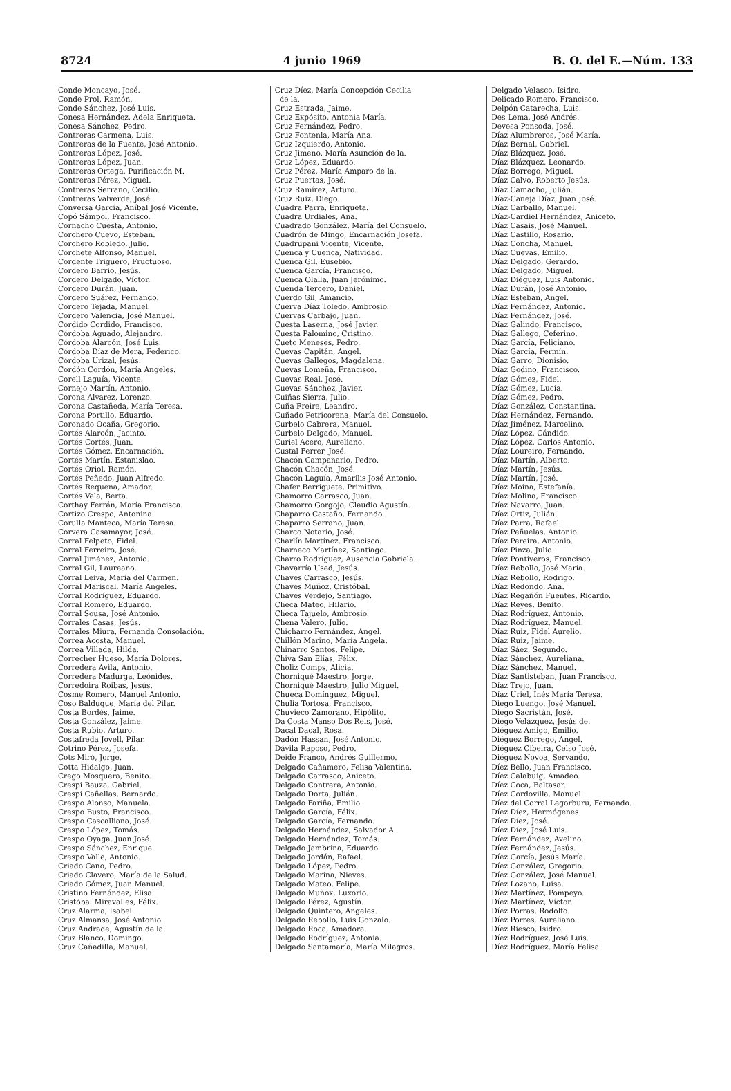8724 4 junio 1969 B. O. del E.—Núm. 133
Conde Moncayo, José.
Conde Prol, Ramón.
Conde Sánchez, José Luis.
Conesa Hernández, Adela Enriqueta.
Conesa Sánchez, Pedro.
Contreras Carmena, Luis.
Contreras de la Fuente, José Antonio.
Contreras López, José.
Contreras López, Juan.
Contreras Ortega, Purificación M.
Contreras Pérez, Miguel.
Contreras Serrano, Cecilio.
Contreras Valverde, José.
Conversa García, Aníbal José Vicente.
Copó Sámpol, Francisco.
Cornacho Cuesta, Antonio.
Corchero Cuevo, Esteban.
Corchero Robledo, Julio.
Corchete Alfonso, Manuel.
Cordente Triguero, Fructuoso.
Cordero Barrio, Jesús.
Cordero Delgado, Víctor.
Cordero Durán, Juan.
Cordero Suárez, Fernando.
Cordero Tejada, Manuel.
Cordero Valencia, José Manuel.
Cordido Cordido, Francisco.
Córdoba Aguado, Alejandro.
Córdoba Alarcón, José Luis.
Córdoba Díaz de Mera, Federico.
Córdoba Urizal, Jesús.
Cordón Cordón, María Angeles.
Corell Laguía, Vicente.
Cornejo Martín, Antonio.
Corona Alvarez, Lorenzo.
Corona Castañeda, María Teresa.
Corona Portillo, Eduardo.
Coronado Ocaña, Gregorio.
Cortés Alarcón, Jacinto.
Cortés Cortés, Juan.
Cortés Gómez, Encarnación.
Cortés Martín, Estanislao.
Cortés Oriol, Ramón.
Cortés Peñedo, Juan Alfredo.
Cortés Requena, Amador.
Cortés Vela, Berta.
Corthay Ferrán, María Francisca.
Cortizo Crespo, Antonina.
Corulla Manteca, María Teresa.
Corvera Casamayor, José.
Corral Felpeto, Fidel.
Corral Ferreiro, José.
Corral Jiménez, Antonio.
Corral Gil, Laureano.
Corral Leiva, María del Carmen.
Corral Mariscal, María Angeles.
Corral Rodríguez, Eduardo.
Corral Romero, Eduardo.
Corral Sousa, José Antonio.
Corrales Casas, Jesús.
Corrales Miura, Fernanda Consolación.
Correa Acosta, Manuel.
Correa Villada, Hilda.
Correcher Hueso, María Dolores.
Corredera Avila, Antonio.
Corredera Madurga, Leónides.
Corredoira Roibas, Jesús.
Cosme Romero, Manuel Antonio.
Coso Balduque, María del Pilar.
Costa Bordés, Jaime.
Costa González, Jaime.
Costa Rubio, Arturo.
Costafreda Jovell, Pilar.
Cotrino Pérez, Josefa.
Cots Miró, Jorge.
Cotta Hidalgo, Juan.
Crego Mosquera, Benito.
Crespi Bauza, Gabriel.
Crespi Cañellas, Bernardo.
Crespo Alonso, Manuela.
Crespo Busto, Francisco.
Crespo Cascalliana, José.
Crespo López, Tomás.
Crespo Oyaga, Juan José.
Crespo Sánchez, Enrique.
Crespo Valle, Antonio.
Criado Cano, Pedro.
Criado Clavero, María de la Salud.
Criado Gómez, Juan Manuel.
Cristino Fernández, Elisa.
Cristóbal Miravalles, Félix.
Cruz Alarma, Isabel.
Cruz Almansa, José Antonio.
Cruz Andrade, Agustín de la.
Cruz Blanco, Domingo.
Cruz Cañadilla, Manuel.
Cruz Díez, María Concepción Cecilia
de la.
Cruz Estrada, Jaime.
Cruz Expósito, Antonia María.
Cruz Fernández, Pedro.
Cruz Fontenla, María Ana.
Cruz Izquierdo, Antonio.
Cruz Jimeno, María Asunción de la.
Cruz López, Eduardo.
Cruz Pérez, María Amparo de la.
Cruz Puertas, José.
Cruz Ramírez, Arturo.
Cruz Ruiz, Diego.
Cuadra Parra, Enriqueta.
Cuadra Urdiales, Ana.
Cuadrado González, María del Consuelo.
Cuadrón de Mingo, Encarnación Josefa.
Cuadrupani Vicente, Vicente.
Cuenca y Cuenca, Natividad.
Cuenca Gil, Eusebio.
Cuenca García, Francisco.
Cuenca Olalla, Juan Jerónimo.
Cuenda Tercero, Daniel.
Cuerdo Gil, Amancio.
Cuerva Díaz Toledo, Ambrosio.
Cuervas Carbajo, Juan.
Cuesta Laserna, José Javier.
Cuesta Palomino, Cristino.
Cueto Meneses, Pedro.
Cuevas Capitán, Angel.
Cuevas Gallegos, Magdalena.
Cuevas Lomeña, Francisco.
Cuevas Real, José.
Cuevas Sánchez, Javier.
Cuiñas Sierra, Julio.
Cuña Freire, Leandro.
Cuñado Petricorena, María del Consuelo.
Curbelo Cabrera, Manuel.
Curbelo Delgado, Manuel.
Curiel Acero, Aureliano.
Custal Ferrer, José.
Chacón Campanario, Pedro.
Chacón Chacón, José.
Chacón Laguía, Amarilis José Antonio.
Chafer Berriguete, Primitivo.
Chamorro Carrasco, Juan.
Chamorro Gorgojo, Claudio Agustín.
Chaparro Castaño, Fernando.
Chaparro Serrano, Juan.
Charco Notario, José.
Charlín Martínez, Francisco.
Charneco Martínez, Santiago.
Charro Rodríguez, Ausencia Gabriela.
Chavarría Used, Jesús.
Chaves Carrasco, Jesús.
Chaves Muñoz, Cristóbal.
Chaves Verdejo, Santiago.
Checa Mateo, Hilario.
Checa Tajuelo, Ambrosio.
Chena Valero, Julio.
Chicharro Fernández, Angel.
Chillón Marino, María Angela.
Chinarro Santos, Felipe.
Chiva San Elías, Félix.
Choliz Comps, Alicia.
Chorniqué Maestro, Jorge.
Chorniqué Maestro, Julio Miguel.
Chueca Domínguez, Miguel.
Chulia Tortosa, Francisco.
Chuvieco Zamorano, Hipólito.
Da Costa Manso Dos Reis, José.
Dacal Dacal, Rosa.
Dadón Hassan, José Antonio.
Dávila Raposo, Pedro.
Deide Franco, Andrés Guillermo.
Delgado Cañamero, Felisa Valentina.
Delgado Carrasco, Aniceto.
Delgado Contrera, Antonio.
Delgado Dorta, Julián.
Delgado Fariña, Emilio.
Delgado García, Félix.
Delgado García, Fernando.
Delgado Hernández, Salvador A.
Delgado Hernández, Tomás.
Delgado Jambrina, Eduardo.
Delgado Jordán, Rafael.
Delgado López, Pedro.
Delgado Marina, Nieves.
Delgado Mateo, Felipe.
Delgado Muñox, Luxorio.
Delgado Pérez, Agustín.
Delgado Quintero, Angeles.
Delgado Rebollo, Luis Gonzalo.
Delgado Roca, Amadora.
Delgado Rodríguez, Antonia.
Delgado Santamaría, María Milagros.
Delgado Velasco, Isidro.
Delicado Romero, Francisco.
Delpón Catarecha, Luis.
Des Lema, José Andrés.
Devesa Ponsoda, José.
Díaz Alumbreros, José María.
Díaz Bernal, Gabriel.
Díaz Blázquez, José.
Díaz Blázquez, Leonardo.
Díaz Borrego, Miguel.
Díaz Calvo, Roberto Jesús.
Díaz Camacho, Julián.
Díaz-Caneja Díaz, Juan José.
Díaz Carballo, Manuel.
Díaz-Cardiel Hernández, Aniceto.
Díaz Casais, José Manuel.
Díaz Castillo, Rosario.
Díaz Concha, Manuel.
Díaz Cuevas, Emilio.
Díaz Delgado, Gerardo.
Díaz Delgado, Miguel.
Díaz Diéguez, Luis Antonio.
Díaz Durán, José Antonio.
Díaz Esteban, Angel.
Díaz Fernández, Antonio.
Díaz Fernández, José.
Díaz Galindo, Francisco.
Díaz Gallego, Ceferino.
Díaz García, Feliciano.
Díaz García, Fermín.
Díaz Garro, Dionisio.
Díaz Godino, Francisco.
Díaz Gómez, Fidel.
Díaz Gómez, Lucía.
Díaz Gómez, Pedro.
Díaz González, Constantina.
Díaz Hernández, Fernando.
Díaz Jiménez, Marcelino.
Díaz López, Cándido.
Díaz López, Carlos Antonio.
Díaz Loureiro, Fernando.
Díaz Martín, Alberto.
Díaz Martín, Jesús.
Díaz Martín, José.
Díaz Moina, Estefanía.
Díaz Molina, Francisco.
Díaz Navarro, Juan.
Díaz Ortiz, Julián.
Díaz Parra, Rafael.
Díaz Peñuelas, Antonio.
Díaz Pereira, Antonio.
Díaz Pinza, Julio.
Díaz Pontiveros, Francisco.
Díaz Rebollo, José María.
Díaz Rebollo, Rodrigo.
Díaz Redondo, Ana.
Díaz Regañón Fuentes, Ricardo.
Díaz Reyes, Benito.
Díaz Rodríguez, Antonio.
Díaz Rodríguez, Manuel.
Díaz Ruiz, Fidel Aurelio.
Díaz Ruiz, Jaime.
Díaz Sáez, Segundo.
Díaz Sánchez, Aureliana.
Díaz Sánchez, Manuel.
Díaz Santisteban, Juan Francisco.
Díaz Trejo, Juan.
Díaz Uriel, Inés María Teresa.
Diego Luengo, José Manuel.
Diego Sacristán, José.
Diego Velázquez, Jesús de.
Diéguez Amigo, Emilio.
Diéguez Borrego, Angel.
Diéguez Cibeira, Celso José.
Diéguez Novoa, Servando.
Díez Bello, Juan Francisco.
Díez Calabuig, Amadeo.
Díez Coca, Baltasar.
Díez Cordovilla, Manuel.
Díez del Corral Legorburu, Fernando.
Díez Díez, Hermógenes.
Díez Díez, José.
Díez Díez, José Luis.
Díez Fernández, Avelino.
Díez Fernández, Jesús.
Díez García, Jesús María.
Díez González, Gregorio.
Díez González, José Manuel.
Díez Lozano, Luisa.
Díez Martínez, Pompeyo.
Díez Martínez, Víctor.
Díez Porras, Rodolfo.
Díez Porres, Aureliano.
Díez Riesco, Isidro.
Díez Rodríguez, José Luis.
Díez Rodríguez, María Felisa.